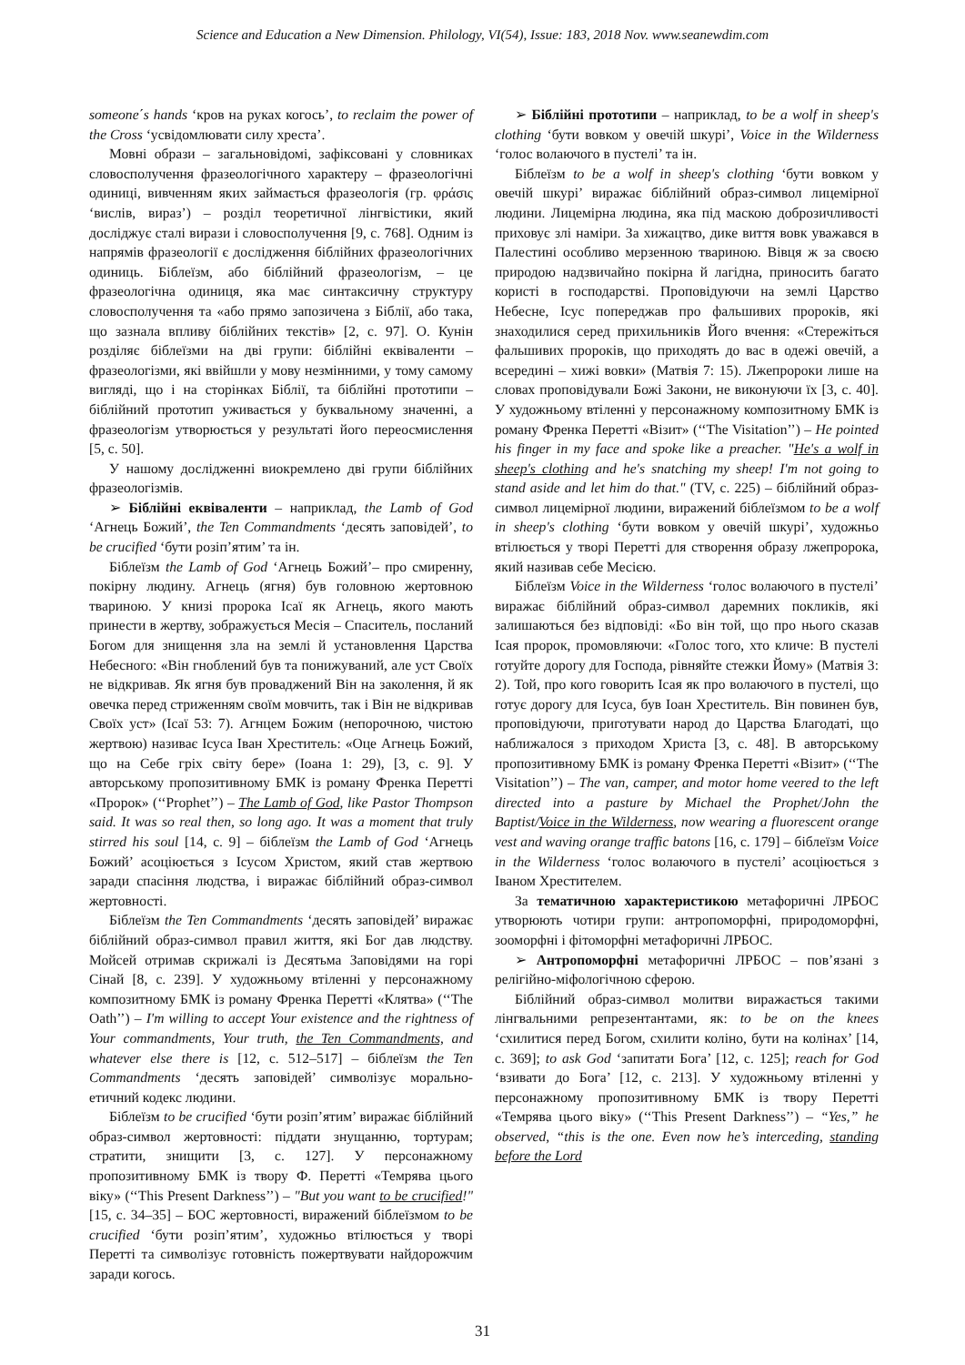Science and Education a New Dimension. Philology, VI(54), Issue: 183, 2018 Nov. www.seanewdim.com
someone΄s hands ‘кров на руках когось’, to reclaim the power of the Cross ‘усвідомлювати силу хреста’.
Мовні образи – загальновідомі, зафіксовані у словниках словосполучення фразеологічного характеру – фразеологічні одиниці, вивченням яких займається фразеологія (гр. φράσις ‘вислів, вираз’) – розділ теоретичної лінгвістики, який досліджує сталі вирази і словосполучення [9, с. 768]. Одним із напрямів фразеології є дослідження біблійних фразеологічних одиниць. Біблеїзм, або біблійний фразеологізм, – це фразеологічна одиниця, яка має синтаксичну структуру словосполучення та «або прямо запозичена з Біблії, або така, що зазнала впливу біблійних текстів» [2, с. 97]. О. Кунін розділяє біблеїзми на дві групи: біблійні еквіваленти – фразеологізми, які ввійшли у мову незмінними, у тому самому вигляді, що і на сторінках Біблії, та біблійні прототипи – біблійний прототип уживається у буквальному значенні, а фразеологізм утворюється у результаті його переосмислення [5, с. 50].
У нашому дослідженні виокремлено дві групи біблійних фразеологізмів.
➢ Біблійні еквіваленти – наприклад, the Lamb of God ‘Агнець Божий’, the Ten Commandments ‘десять заповідей’, to be crucified ‘бути розіп’ятим’ та ін.
Біблеїзм the Lamb of God ‘Агнець Божий’– про смиренну, покірну людину. Агнець (ягня) був головною жертовною твариною. У книзі пророка Ісаї як Агнець, якого мають принести в жертву, зображується Месія – Спаситель, посланий Богом для знищення зла на землі й установлення Царства Небесного: «Він гноблений був та понижуваний, але уст Своїх не відкривав. Як ягня був проваджений Він на заколення, й як овечка перед стриженням своїм мовчить, так і Він не відкривав Своїх уст» (Ісаї 53: 7). Агнцем Божим (непорочною, чистою жертвою) називає Ісуса Іван Хреститель: «Оце Агнець Божий, що на Себе гріх світу бере» (Іоана 1: 29), [3, с. 9]. У авторському пропозитивному БМК із роману Френка Перетті «Пророк» (‘‘Prophet’’) – The Lamb of God, like Pastor Thompson said. It was so real then, so long ago. It was a moment that truly stirred his soul [14, с. 9] – біблеїзм the Lamb of God ‘Агнець Божий’ асоціюється з Ісусом Христом, який став жертвою заради спасіння людства, і виражає біблійний образ-символ жертовності.
Біблеїзм the Ten Commandments ‘десять заповідей’ виражає біблійний образ-символ правил життя, які Бог дав людству. Мойсей отримав скрижалі із Десятьма Заповідями на горі Сінай [8, с. 239]. У художньому втіленні у персонажному композитному БМК із роману Френка Перетті «Клятва» (‘‘The Oath’’) – I'm willing to accept Your existence and the rightness of Your commandments, Your truth, the Ten Commandments, and whatever else there is [12, с. 512–517] – біблеїзм the Ten Commandments ‘десять заповідей’ символізує морально-етичний кодекс людини.
Біблеїзм to be crucified ‘бути розіп’ятим’ виражає біблійний образ-символ жертовності: піддати знущанню, тортурам; стратити, знищити [3, с. 127]. У персонажному пропозитивному БМК із твору Ф. Перетті «Темрява цього віку» (‘‘This Present Darkness’’) – "But you want to be crucified!" [15, с. 34–35] – БОС жертовності, виражений біблеїзмом to be crucified ‘бути розіп’ятим’, художньо втілюється у творі Перетті та символізує готовність пожертвувати найдорожчим заради когось.
➢ Біблійні прототипи – наприклад, to be a wolf in sheep's clothing ‘бути вовком у овечій шкурі’, Voice in the Wilderness ‘голос волаючого в пустелі’ та ін.
Біблеїзм to be a wolf in sheep's clothing ‘бути вовком у овечій шкурі’ виражає біблійний образ-символ лицемірної людини. Лицемірна людина, яка під маскою доброзичливості приховує злі наміри. За хижацтво, дике виття вовк уважався в Палестині особливо мерзенною твариною. Вівця ж за своєю природою надзвичайно покірна й лагідна, приносить багато користі в господарстві. Проповідуючи на землі Царство Небесне, Ісус попереджав про фальшивих пророків, які знаходилися серед прихильників Його вчення: «Стережіться фальшивих пророків, що приходять до вас в одежі овечій, а всередині – хижі вовки» (Матвія 7: 15). Лжепророки лише на словах проповідували Божі Закони, не виконуючи їх [3, с. 40]. У художньому втіленні у персонажному композитному БМК із роману Френка Перетті «Візит» (‘‘The Visitation’’) – He pointed his finger in my face and spoke like a preacher. "He's a wolf in sheep's clothing and he's snatching my sheep! I'm not going to stand aside and let him do that." (TV, с. 225) – біблійний образ-символ лицемірної людини, виражений біблеїзмом to be a wolf in sheep's clothing ‘бути вовком у овечій шкурі’, художньо втілюється у творі Перетті для створення образу лжепророка, який називав себе Месією.
Біблеїзм Voice in the Wilderness ‘голос волаючого в пустелі’ виражає біблійний образ-символ даремних покликів, які залишаються без відповіді: «Бо він той, що про нього сказав Ісая пророк, промовляючи: «Голос того, хто кличе: В пустелі готуйте дорогу для Господа, рівняйте стежки Йому» (Матвія 3: 2). Той, про кого говорить Ісая як про волаючого в пустелі, що готує дорогу для Ісуса, був Іоан Хреститель. Він повинен був, проповідуючи, приготувати народ до Царства Благодаті, що наближалося з приходом Христа [3, с. 48]. В авторському пропозитивному БМК із роману Френка Перетті «Візит» (‘‘The Visitation’’) – The van, camper, and motor home veered to the left directed into a pasture by Michael the Prophet/John the Baptist/Voice in the Wilderness, now wearing a fluorescent orange vest and waving orange traffic batons [16, с. 179] – біблеїзм Voice in the Wilderness ‘голос волаючого в пустелі’ асоціюється з Іваном Хрестителем.
За тематичною характеристикою метафоричні ЛРБОС утворюють чотири групи: антропоморфні, природоморфні, зооморфні і фітоморфні метафоричні ЛРБОС.
➢ Антропоморфні метафоричні ЛРБОС – пов’язані з релігійно-міфологічною сферою.
Біблійний образ-символ молитви виражається такими лінгвальними репрезентантами, як: to be on the knees ‘схилитися перед Богом, схилити коліно, бути на колінах’ [14, с. 369]; to ask God ‘запитати Бога’ [12, с. 125]; reach for God ‘взивати до Бога’ [12, с. 213]. У художньому втіленні у персонажному пропозитивному БМК із твору Перетті «Темрява цього віку» (‘‘This Present Darkness’’) – “Yes,” he observed, “this is the one. Even now he’s interceding, standing before the Lord
31